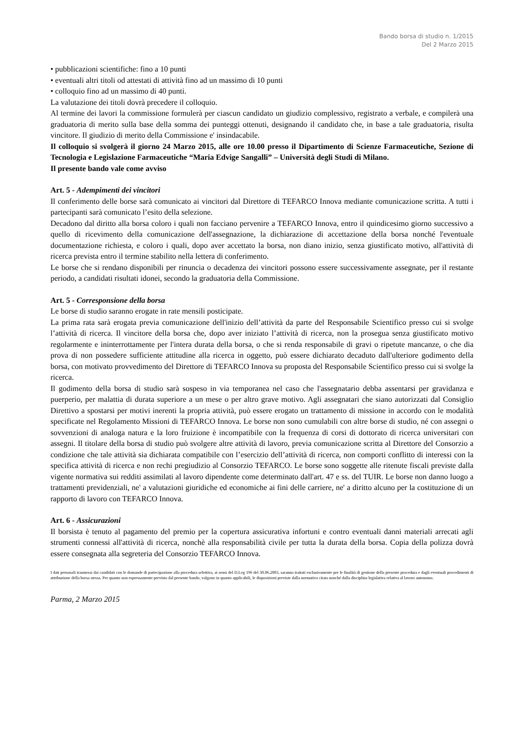Bando borsa di studio n. 1/2015
Del 2 Marzo 2015
• pubblicazioni scientifiche: fino a 10 punti
• eventuali altri titoli od attestati di attività fino ad un massimo di 10 punti
• colloquio fino ad un massimo di 40 punti.
La valutazione dei titoli dovrà precedere il colloquio.
Al termine dei lavori la commissione formulerà per ciascun candidato un giudizio complessivo, registrato a verbale, e compilerà una graduatoria di merito sulla base della somma dei punteggi ottenuti, designando il candidato che, in base a tale graduatoria, risulta vincitore. Il giudizio di merito della Commissione e' insindacabile.
Il colloquio si svolgerà il giorno 24 Marzo 2015, alle ore 10.00 presso il Dipartimento di Scienze Farmaceutiche, Sezione di Tecnologia e Legislazione Farmaceutiche “Maria Edvige Sangalli” – Università degli Studi di Milano.
Il presente bando vale come avviso
Art. 5 - Adempimenti dei vincitori
Il conferimento delle borse sarà comunicato ai vincitori dal Direttore di TEFARCO Innova mediante comunicazione scritta. A tutti i partecipanti sarà comunicato l’esito della selezione.
Decadono dal diritto alla borsa coloro i quali non facciano pervenire a TEFARCO Innova, entro il quindicesimo giorno successivo a quello di ricevimento della comunicazione dell'assegnazione, la dichiarazione di accettazione della borsa nonché l'eventuale documentazione richiesta, e coloro i quali, dopo aver accettato la borsa, non diano inizio, senza giustificato motivo, all'attività di ricerca prevista entro il termine stabilito nella lettera di conferimento.
Le borse che si rendano disponibili per rinuncia o decadenza dei vincitori possono essere successivamente assegnate, per il restante periodo, a candidati risultati idonei, secondo la graduatoria della Commissione.
Art. 5 - Corresponsione della borsa
Le borse di studio saranno erogate in rate mensili posticipate.
La prima rata sarà erogata previa comunicazione dell'inizio dell’attività da parte del Responsabile Scientifico presso cui si svolge l’attività di ricerca. Il vincitore della borsa che, dopo aver iniziato l’attività di ricerca, non la prosegua senza giustificato motivo regolarmente e ininterrottamente per l'intera durata della borsa, o che si renda responsabile di gravi o ripetute mancanze, o che dia prova di non possedere sufficiente attitudine alla ricerca in oggetto, può essere dichiarato decaduto dall'ulteriore godimento della borsa, con motivato provvedimento del Direttore di TEFARCO Innova su proposta del Responsabile Scientifico presso cui si svolge la ricerca.
Il godimento della borsa di studio sarà sospeso in via temporanea nel caso che l'assegnatario debba assentarsi per gravidanza e puerperio, per malattia di durata superiore a un mese o per altro grave motivo. Agli assegnatari che siano autorizzati dal Consiglio Direttivo a spostarsi per motivi inerenti la propria attività, può essere erogato un trattamento di missione in accordo con le modalità specificate nel Regolamento Missioni di TEFARCO Innova. Le borse non sono cumulabili con altre borse di studio, né con assegni o sovvenzioni di analoga natura e la loro fruizione è incompatibile con la frequenza di corsi di dottorato di ricerca universitari con assegni. Il titolare della borsa di studio può svolgere altre attività di lavoro, previa comunicazione scritta al Direttore del Consorzio a condizione che tale attività sia dichiarata compatibile con l’esercizio dell’attività di ricerca, non comporti conflitto di interessi con la specifica attività di ricerca e non rechi pregiudizio al Consorzio TEFARCO. Le borse sono soggette alle ritenute fiscali previste dalla vigente normativa sui redditi assimilati al lavoro dipendente come determinato dall'art. 47 e ss. del TUIR. Le borse non danno luogo a trattamenti previdenziali, ne' a valutazioni giuridiche ed economiche ai fini delle carriere, ne' a diritto alcuno per la costituzione di un rapporto di lavoro con TEFARCO Innova.
Art. 6 - Assicurazioni
Il borsista è tenuto al pagamento del premio per la copertura assicurativa infortuni e contro eventuali danni materiali arrecati agli strumenti connessi all'attività di ricerca, nonchè alla responsabilità civile per tutta la durata della borsa. Copia della polizza dovrà essere consegnata alla segreteria del Consorzio TEFARCO Innova.
I dati personali trasmessi dai candidati con le domande di partecipazione alla procedura selettiva, ai sensi del D.Leg 196 del 30.06.2003, saranno trattati esclusivamente per le finalità di gestione della presente procedura e dagli eventuali procedimenti di attribuzione della borsa stessa. Per quanto non espressamente previsto dal presente bando, valgono in quanto applicabili, le disposizioni previste dalla normativa citata nonché dalla disciplina legislativa relativa al lavoro autonomo.
Parma, 2 Marzo 2015